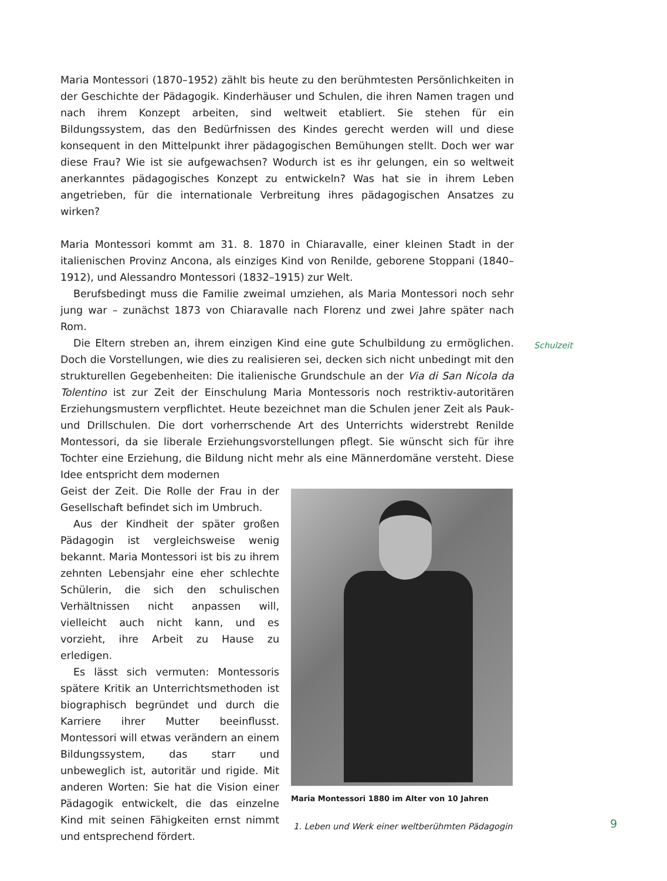Maria Montessori (1870–1952) zählt bis heute zu den berühmtesten Persönlichkeiten in der Geschichte der Pädagogik. Kinderhäuser und Schulen, die ihren Namen tragen und nach ihrem Konzept arbeiten, sind weltweit etabliert. Sie stehen für ein Bildungssystem, das den Bedürfnissen des Kindes gerecht werden will und diese konsequent in den Mittelpunkt ihrer pädagogischen Bemühungen stellt. Doch wer war diese Frau? Wie ist sie aufgewachsen? Wodurch ist es ihr gelungen, ein so weltweit anerkanntes pädagogisches Konzept zu entwickeln? Was hat sie in ihrem Leben angetrieben, für die internationale Verbreitung ihres pädagogischen Ansatzes zu wirken?
Maria Montessori kommt am 31. 8. 1870 in Chiaravalle, einer kleinen Stadt in der italienischen Provinz Ancona, als einziges Kind von Renilde, geborene Stoppani (1840–1912), und Alessandro Montessori (1832–1915) zur Welt.
Berufsbedingt muss die Familie zweimal umziehen, als Maria Montessori noch sehr jung war – zunächst 1873 von Chiaravalle nach Florenz und zwei Jahre später nach Rom.
Die Eltern streben an, ihrem einzigen Kind eine gute Schulbildung zu ermöglichen. Doch die Vorstellungen, wie dies zu realisieren sei, decken sich nicht unbedingt mit den strukturellen Gegebenheiten: Die italienische Grundschule an der Via di San Nicola da Tolentino ist zur Zeit der Einschulung Maria Montessoris noch restriktiv-autoritären Erziehungsmustern verpflichtet. Heute bezeichnet man die Schulen jener Zeit als Pauk- und Drillschulen. Die dort vorherrschende Art des Unterrichts widerstrebt Renilde Montessori, da sie liberale Erziehungsvorstellungen pflegt. Sie wünscht sich für ihre Tochter eine Erziehung, die Bildung nicht mehr als eine Männerdomäne versteht. Diese Idee entspricht dem modernen
Geist der Zeit. Die Rolle der Frau in der Gesellschaft befindet sich im Umbruch.
Aus der Kindheit der später großen Pädagogin ist vergleichsweise wenig bekannt. Maria Montessori ist bis zu ihrem zehnten Lebensjahr eine eher schlechte Schülerin, die sich den schulischen Verhältnissen nicht anpassen will, vielleicht auch nicht kann, und es vorzieht, ihre Arbeit zu Hause zu erledigen.
Es lässt sich vermuten: Montessoris spätere Kritik an Unterrichtsmethoden ist biographisch begründet und durch die Karriere ihrer Mutter beeinflusst. Montessori will etwas verändern an einem Bildungssystem, das starr und unbeweglich ist, autoritär und rigide. Mit anderen Worten: Sie hat die Vision einer Pädagogik entwickelt, die das einzelne Kind mit seinen Fähigkeiten ernst nimmt und entsprechend fördert.
Maria Montessori 1880 im Alter von 10 Jahren
Schulzeit
1. Leben und Werk einer weltberühmten Pädagogin
9